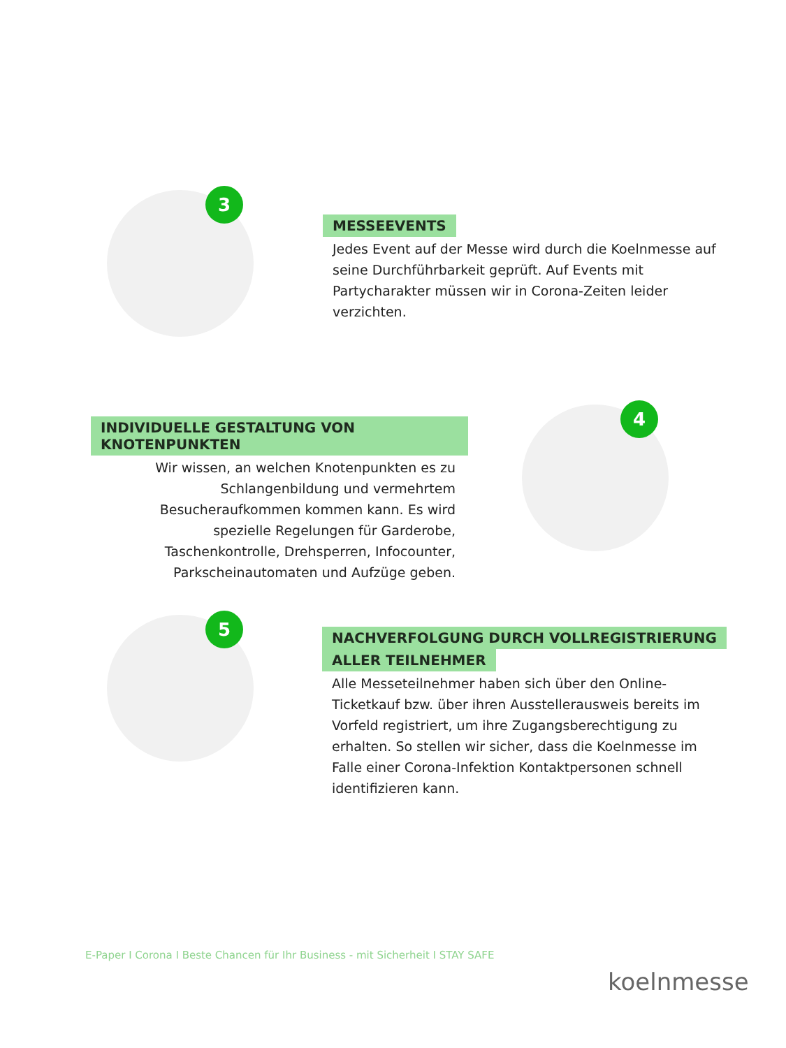3
MESSEEVENTS
Jedes Event auf der Messe wird durch die Koelnmesse auf seine Durchführbarkeit geprüft. Auf Events mit Partycharakter müssen wir in Corona-Zeiten leider verzichten.
INDIVIDUELLE GESTALTUNG VON KNOTENPUNKTEN
Wir wissen, an welchen Knotenpunkten es zu Schlangenbildung und vermehrtem Besucheraufkommen kommen kann. Es wird spezielle Regelungen für Garderobe, Taschenkontrolle, Drehsperren, Infocounter, Parkscheinautomaten und Aufzüge geben.
4
5
NACHVERFOLGUNG DURCH VOLLREGISTRIERUNG
ALLER TEILNEHMER
Alle Messeteilnehmer haben sich über den Online-Ticketkauf bzw. über ihren Ausstellerausweis bereits im Vorfeld registriert, um ihre Zugangsberechtigung zu erhalten. So stellen wir sicher, dass die Koelnmesse im Falle einer Corona-Infektion Kontaktpersonen schnell identifizieren kann.
E-Paper I Corona I Beste Chancen für Ihr Business - mit Sicherheit I STAY SAFE
koelnmesse